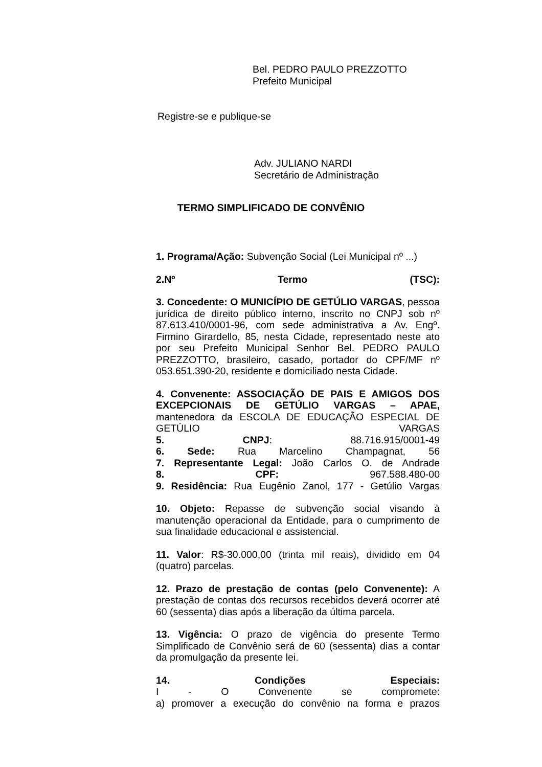Bel. PEDRO PAULO PREZZOTTO
Prefeito Municipal
Registre-se e publique-se
Adv. JULIANO NARDI
Secretário de Administração
TERMO SIMPLIFICADO DE CONVÊNIO
1. Programa/Ação: Subvenção Social (Lei Municipal nº ...)
2.Nº Termo (TSC):
3. Concedente: O MUNICÍPIO DE GETÚLIO VARGAS, pessoa jurídica de direito público interno, inscrito no CNPJ sob nº 87.613.410/0001-96, com sede administrativa a Av. Engº. Firmino Girardello, 85, nesta Cidade, representado neste ato por seu Prefeito Municipal Senhor Bel. PEDRO PAULO PREZZOTTO, brasileiro, casado, portador do CPF/MF nº 053.651.390-20, residente e domiciliado nesta Cidade.
4. Convenente: ASSOCIAÇÃO DE PAIS E AMIGOS DOS EXCEPCIONAIS DE GETÚLIO VARGAS – APAE, mantenedora da ESCOLA DE EDUCAÇÃO ESPECIAL DE GETÚLIO VARGAS
5. CNPJ: 88.716.915/0001-49
6. Sede: Rua Marcelino Champagnat, 56
7. Representante Legal: João Carlos O. de Andrade
8. CPF: 967.588.480-00
9. Residência: Rua Eugênio Zanol, 177 - Getúlio Vargas
10. Objeto: Repasse de subvenção social visando à manutenção operacional da Entidade, para o cumprimento de sua finalidade educacional e assistencial.
11. Valor: R$-30.000,00 (trinta mil reais), dividido em 04 (quatro) parcelas.
12. Prazo de prestação de contas (pelo Convenente): A prestação de contas dos recursos recebidos deverá ocorrer até 60 (sessenta) dias após a liberação da última parcela.
13. Vigência: O prazo de vigência do presente Termo Simplificado de Convênio será de 60 (sessenta) dias a contar da promulgação da presente lei.
14. Condições Especiais:
I - O Convenente se compromete:
a) promover a execução do convênio na forma e prazos